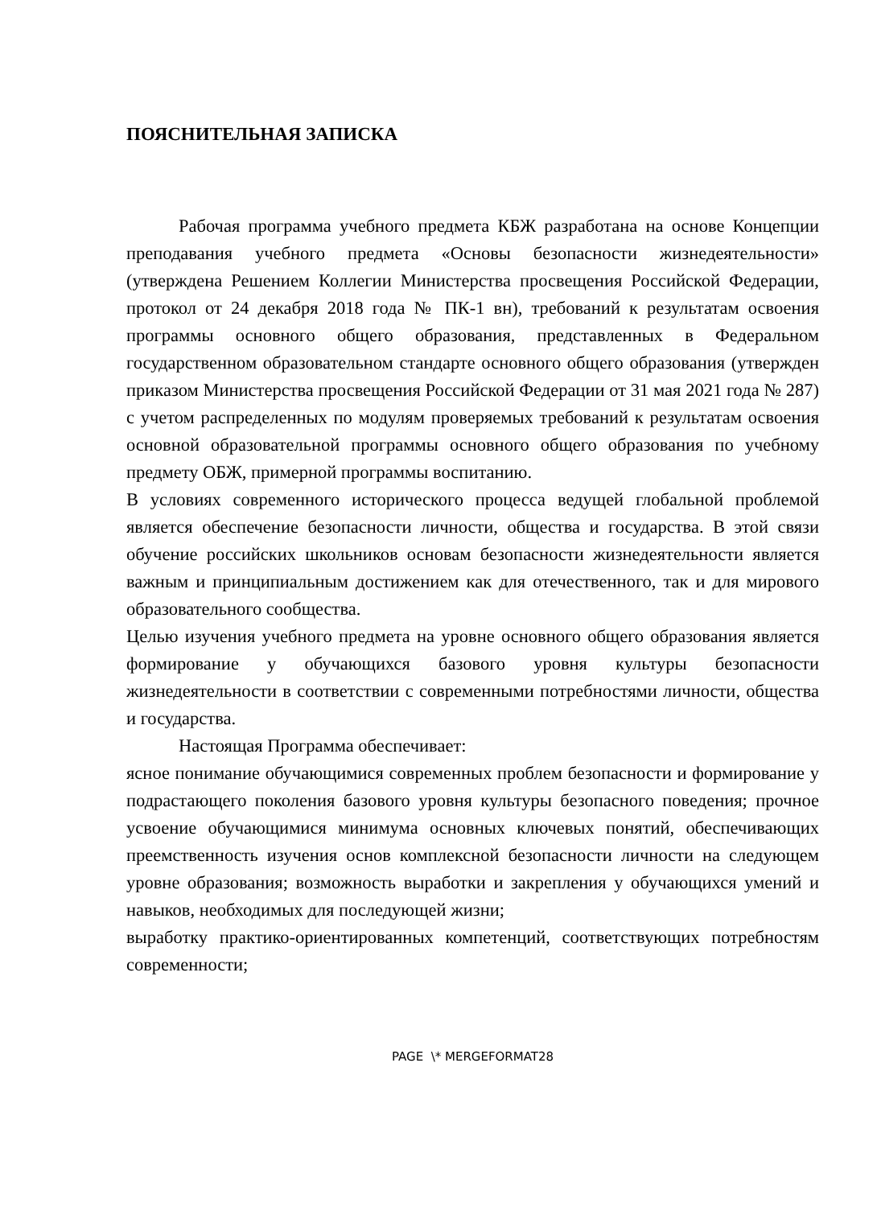ПОЯСНИТЕЛЬНАЯ ЗАПИСКА
Рабочая программа учебного предмета КБЖ разработана на основе Концепции преподавания учебного предмета «Основы безопасности жизнедеятельности» (утверждена Решением Коллегии Министерства просвещения Российской Федерации, протокол от 24 декабря 2018 года № ПК-1 вн), требований к результатам освоения программы основного общего образования, представленных в Федеральном государственном образовательном стандарте основного общего образования (утвержден приказом Министерства просвещения Российской Федерации от 31 мая 2021 года № 287) с учетом распределенных по модулям проверяемых требований к результатам освоения основной образовательной программы основного общего образования по учебному предмету ОБЖ, примерной программы воспитанию.
В условиях современного исторического процесса ведущей глобальной проблемой является обеспечение безопасности личности, общества и государства. В этой связи обучение российских школьников основам безопасности жизнедеятельности является важным и принципиальным достижением как для отечественного, так и для мирового образовательного сообщества.
Целью изучения учебного предмета на уровне основного общего образования является формирование у обучающихся базового уровня культуры безопасности жизнедеятельности в соответствии с современными потребностями личности, общества и государства.
Настоящая Программа обеспечивает:
ясное понимание обучающимися современных проблем безопасности и формирование у подрастающего поколения базового уровня культуры безопасного поведения; прочное усвоение обучающимися минимума основных ключевых понятий, обеспечивающих преемственность изучения основ комплексной безопасности личности на следующем уровне образования; возможность выработки и закрепления у обучающихся умений и навыков, необходимых для последующей жизни;
выработку практико-ориентированных компетенций, соответствующих потребностям современности;
PAGE \* MERGEFORMAT28